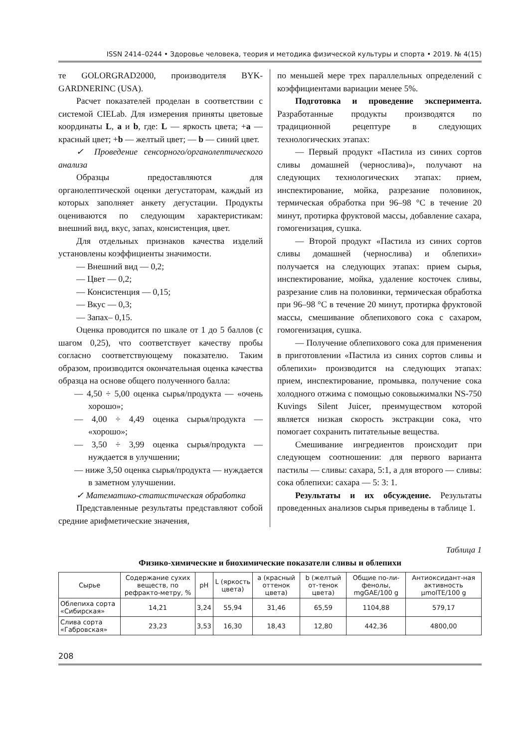ISSN 2414–0244 • Здоровье человека, теория и методика физической культуры и спорта • 2019. № 4(15)
те GOLORGRAD2000, производителя BYK-GARDNERINC (USA).
Расчет показателей проделан в соответствии с системой CIELab. Для измерения приняты цветовые координаты L, a и b, где: L — яркость цвета; +a — красный цвет; +b — желтый цвет; — b — синий цвет.
✓ Проведение сенсорного/органолептического анализа
Образцы предоставляются для органолептической оценки дегустаторам, каждый из которых заполняет анкету дегустации. Продукты оцениваются по следующим характеристикам: внешний вид, вкус, запах, консистенция, цвет.
Для отдельных признаков качества изделий установлены коэффициенты значимости.
— Внешний вид — 0,2;
— Цвет — 0,2;
— Консистенция — 0,15;
— Вкус — 0,3;
— Запах– 0,15.
Оценка проводится по шкале от 1 до 5 баллов (с шагом 0,25), что соответствует качеству пробы согласно соответствующему показателю. Таким образом, производится окончательная оценка качества образца на основе общего полученного балла:
— 4,50 ÷ 5,00 оценка сырья/продукта — «очень хорошо»;
— 4,00 ÷ 4,49 оценка сырья/продукта — «хорошо»;
— 3,50 ÷ 3,99 оценка сырья/продукта — нуждается в улучшении;
— ниже 3,50 оценка сырья/продукта — нуждается в заметном улучшении.
✓ Математико-статистическая обработка
Представленные результаты представляют собой средние арифметические значения,
по меньшей мере трех параллельных определений с коэффициентами вариации менее 5%.
Подготовка и проведение эксперимента. Разработанные продукты производятся по традиционной рецептуре в следующих технологических этапах:
— Первый продукт «Пастила из синих сортов сливы домашней (чернослива)», получают на следующих технологических этапах: прием, инспектирование, мойка, разрезание половинок, термическая обработка при 96–98 °С в течение 20 минут, протирка фруктовой массы, добавление сахара, гомогенизация, сушка.
— Второй продукт «Пастила из синих сортов сливы домашней (чернослива) и облепихи» получается на следующих этапах: прием сырья, инспектирование, мойка, удаление косточек сливы, разрезание слив на половинки, термическая обработка при 96–98 °С в течение 20 минут, протирка фруктовой массы, смешивание облепихового сока с сахаром, гомогенизация, сушка.
— Получение облепихового сока для применения в приготовлении «Пастила из синих сортов сливы и облепихи» производится на следующих этапах: прием, инспектирование, промывка, получение сока холодного отжима с помощью соковыжималки NS-750 Kuvings Silent Juicer, преимуществом которой является низкая скорость экстракции сока, что помогает сохранить питательные вещества.
Смешивание ингредиентов происходит при следующем соотношении: для первого варианта пастилы — сливы: сахара, 5:1, а для второго — сливы: сока облепихи: сахара — 5: 3: 1.
Результаты и их обсуждение. Результаты проведенных анализов сырья приведены в таблице 1.
Таблица 1
Физико-химические и биохимические показатели сливы и облепихи
| Сырье | Содержание сухих веществ, по рефракто-метру, % | pH | L (яркость цвета) | a (красный оттенок цвета) | b (желтый от-тенок цвета) | Общие по-ли-фенолы, mgGAE/100 g | Антиоксидант-ная активность µmolTE/100 g |
| --- | --- | --- | --- | --- | --- | --- | --- |
| Облепиха сорта «Сибирская» | 14,21 | 3,24 | 55,94 | 31,46 | 65,59 | 1104,88 | 579,17 |
| Слива сорта «Габровская» | 23,23 | 3,53 | 16,30 | 18,43 | 12,80 | 442,36 | 4800,00 |
208